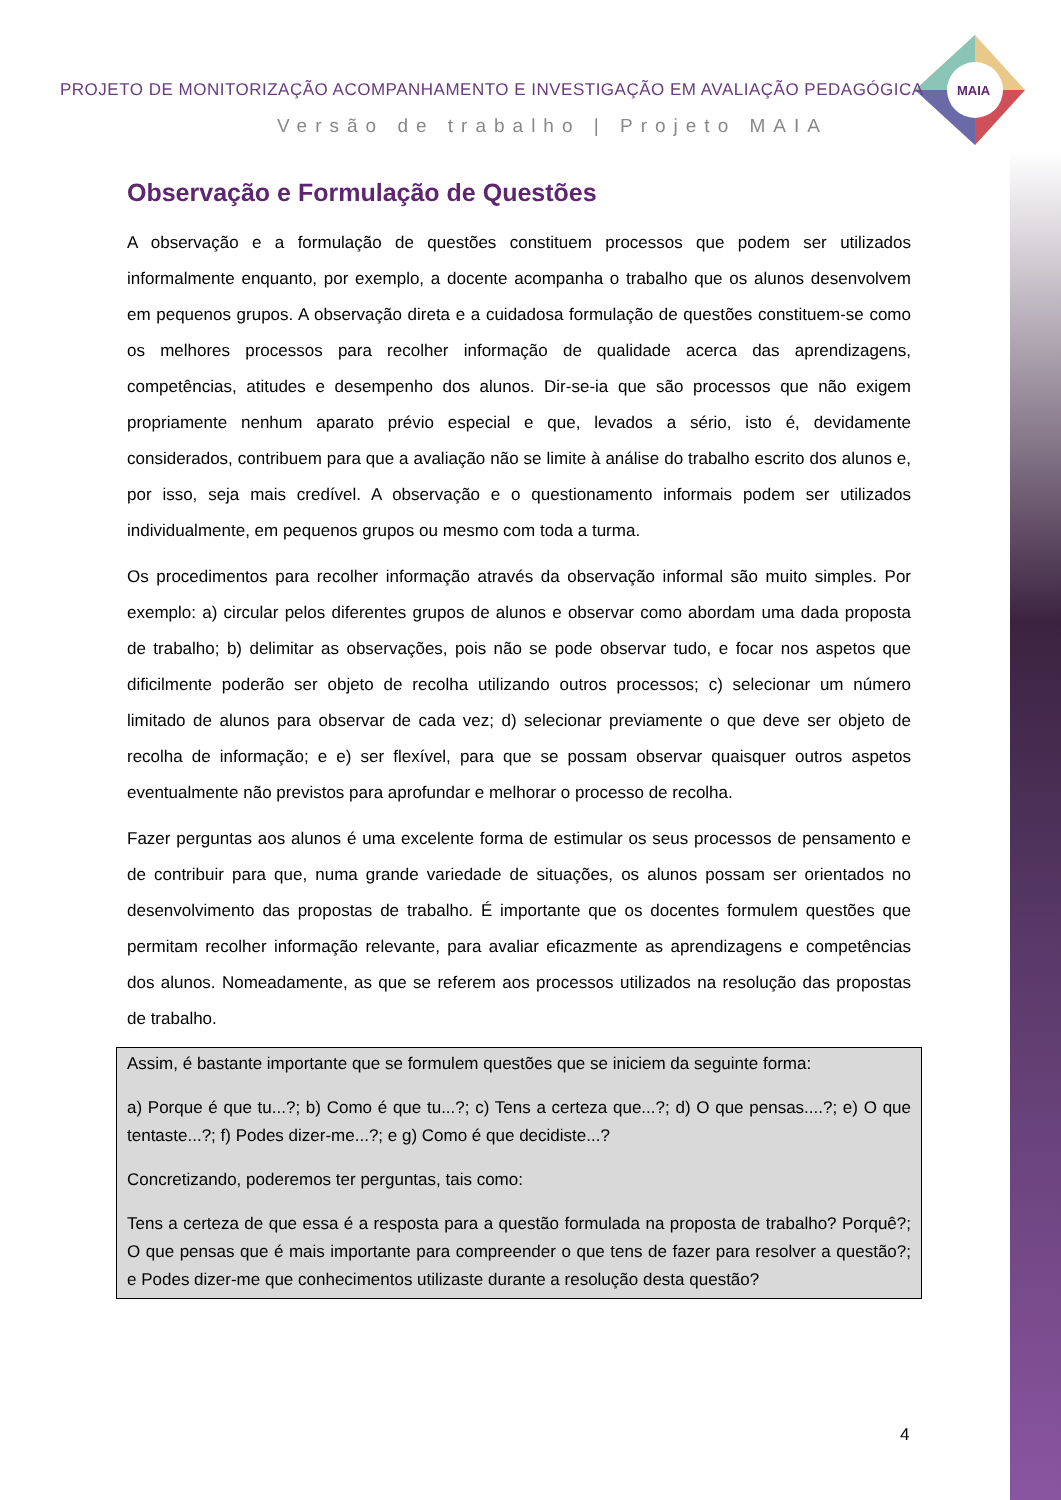MAIA
PROJETO DE MONITORIZAÇÃO ACOMPANHAMENTO E INVESTIGAÇÃO EM AVALIAÇÃO PEDAGÓGICA
Versão de trabalho | Projeto MAIA
Observação e Formulação de Questões
A observação e a formulação de questões constituem processos que podem ser utilizados informalmente enquanto, por exemplo, a docente acompanha o trabalho que os alunos desenvolvem em pequenos grupos. A observação direta e a cuidadosa formulação de questões constituem-se como os melhores processos para recolher informação de qualidade acerca das aprendizagens, competências, atitudes e desempenho dos alunos. Dir-se-ia que são processos que não exigem propriamente nenhum aparato prévio especial e que, levados a sério, isto é, devidamente considerados, contribuem para que a avaliação não se limite à análise do trabalho escrito dos alunos e, por isso, seja mais credível. A observação e o questionamento informais podem ser utilizados individualmente, em pequenos grupos ou mesmo com toda a turma.
Os procedimentos para recolher informação através da observação informal são muito simples. Por exemplo: a) circular pelos diferentes grupos de alunos e observar como abordam uma dada proposta de trabalho; b) delimitar as observações, pois não se pode observar tudo, e focar nos aspetos que dificilmente poderão ser objeto de recolha utilizando outros processos; c) selecionar um número limitado de alunos para observar de cada vez; d) selecionar previamente o que deve ser objeto de recolha de informação; e e) ser flexível, para que se possam observar quaisquer outros aspetos eventualmente não previstos para aprofundar e melhorar o processo de recolha.
Fazer perguntas aos alunos é uma excelente forma de estimular os seus processos de pensamento e de contribuir para que, numa grande variedade de situações, os alunos possam ser orientados no desenvolvimento das propostas de trabalho. É importante que os docentes formulem questões que permitam recolher informação relevante, para avaliar eficazmente as aprendizagens e competências dos alunos. Nomeadamente, as que se referem aos processos utilizados na resolução das propostas de trabalho.
Assim, é bastante importante que se formulem questões que se iniciem da seguinte forma:
a) Porque é que tu...?; b) Como é que tu...?; c) Tens a certeza que...?; d) O que pensas....?; e) O que tentaste...?; f) Podes dizer-me...?; e g) Como é que decidiste...?
Concretizando, poderemos ter perguntas, tais como:
Tens a certeza de que essa é a resposta para a questão formulada na proposta de trabalho? Porquê?; O que pensas que é mais importante para compreender o que tens de fazer para resolver a questão?; e Podes dizer-me que conhecimentos utilizaste durante a resolução desta questão?
4